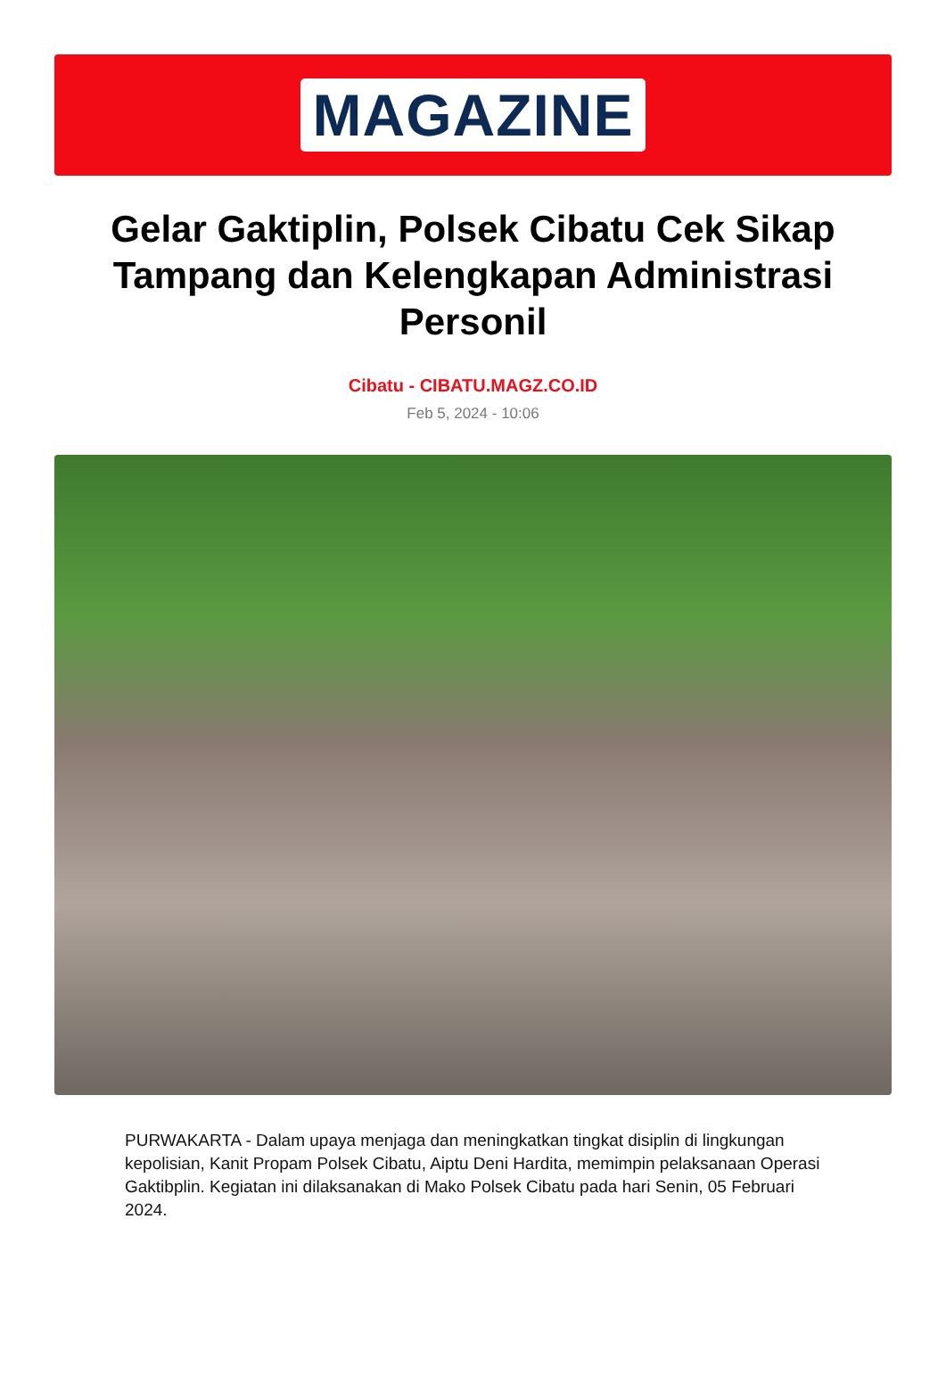MAGAZINE
Gelar Gaktiplin, Polsek Cibatu Cek Sikap Tampang dan Kelengkapan Administrasi Personil
Cibatu - CIBATU.MAGZ.CO.ID
Feb 5, 2024 - 10:06
PURWAKARTA - Dalam upaya menjaga dan meningkatkan tingkat disiplin di lingkungan kepolisian, Kanit Propam Polsek Cibatu, Aiptu Deni Hardita, memimpin pelaksanaan Operasi Gaktibplin. Kegiatan ini dilaksanakan di Mako Polsek Cibatu pada hari Senin, 05 Februari 2024.